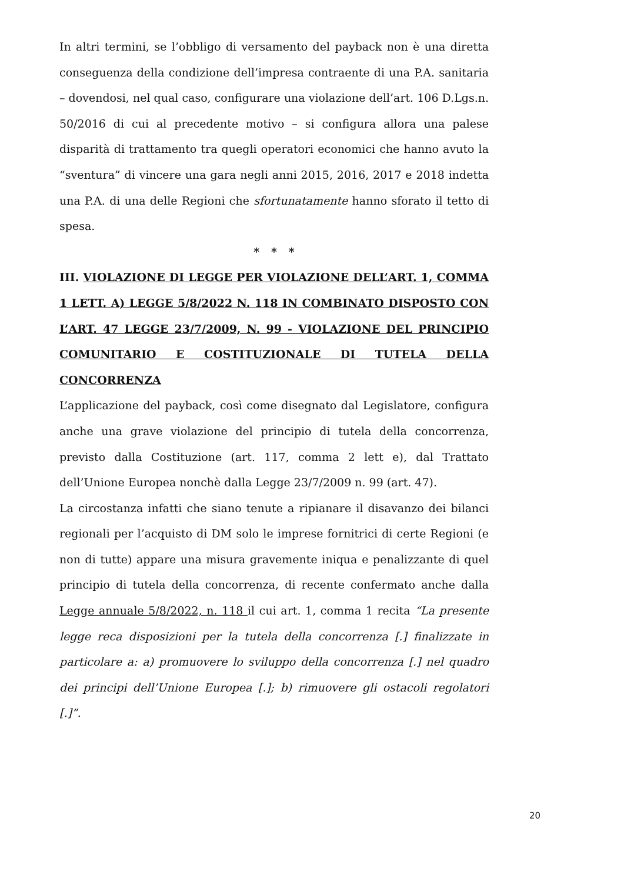In altri termini, se l’obbligo di versamento del payback non è una diretta conseguenza della condizione dell’impresa contraente di una P.A. sanitaria – dovendosi, nel qual caso, configurare una violazione dell’art. 106 D.Lgs.n. 50/2016 di cui al precedente motivo – si configura allora una palese disparità di trattamento tra quegli operatori economici che hanno avuto la “sventura” di vincere una gara negli anni 2015, 2016, 2017 e 2018 indetta una P.A. di una delle Regioni che sfortunatamente hanno sforato il tetto di spesa.
* * *
III. VIOLAZIONE DI LEGGE PER VIOLAZIONE DELL’ART. 1, COMMA 1 LETT. A) LEGGE 5/8/2022 N. 118 IN COMBINATO DISPOSTO CON L’ART. 47 LEGGE 23/7/2009, N. 99 - VIOLAZIONE DEL PRINCIPIO COMUNITARIO E COSTITUZIONALE DI TUTELA DELLA CONCORRENZA
L’applicazione del payback, così come disegnato dal Legislatore, configura anche una grave violazione del principio di tutela della concorrenza, previsto dalla Costituzione (art. 117, comma 2 lett e), dal Trattato dell’Unione Europea nonchè dalla Legge 23/7/2009 n. 99 (art. 47).
La circostanza infatti che siano tenute a ripianare il disavanzo dei bilanci regionali per l’acquisto di DM solo le imprese fornitrici di certe Regioni (e non di tutte) appare una misura gravemente iniqua e penalizzante di quel principio di tutela della concorrenza, di recente confermato anche dalla Legge annuale 5/8/2022, n. 118 il cui art. 1, comma 1 recita “La presente legge reca disposizioni per la tutela della concorrenza [.] finalizzate in particolare a: a) promuovere lo sviluppo della concorrenza [.] nel quadro dei principi dell’Unione Europea [.]; b) rimuovere gli ostacoli regolatori [.]”.
20